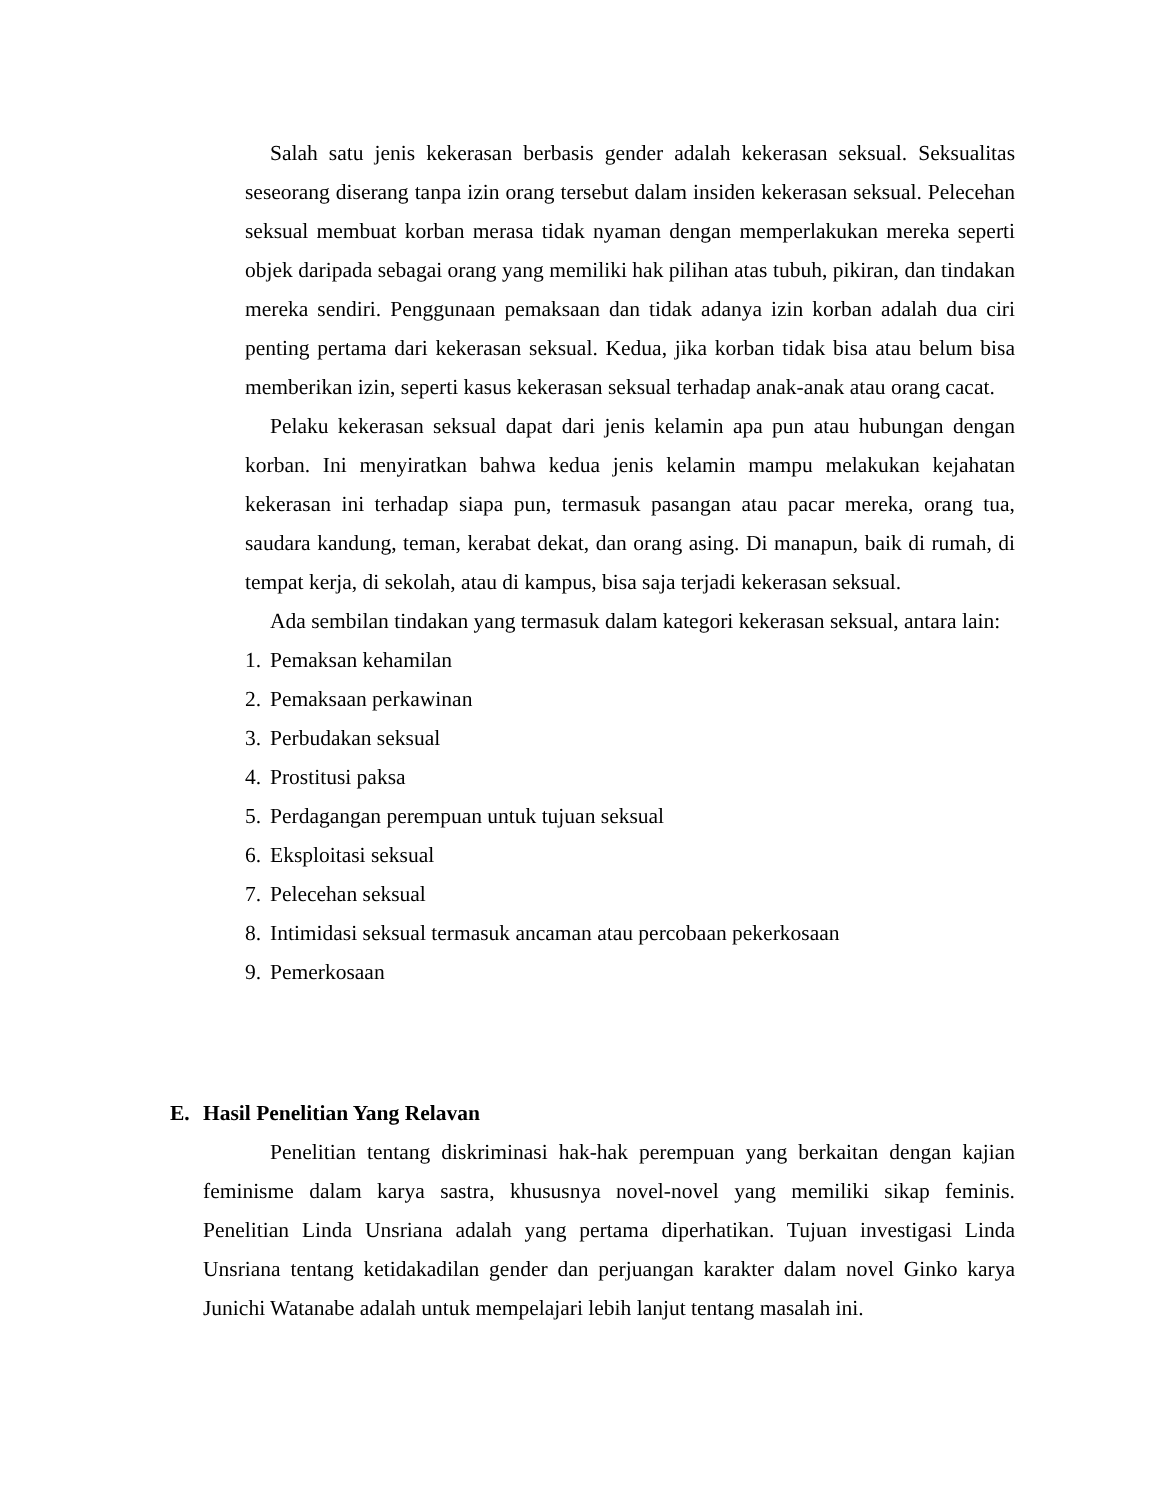Salah satu jenis kekerasan berbasis gender adalah kekerasan seksual. Seksualitas seseorang diserang tanpa izin orang tersebut dalam insiden kekerasan seksual. Pelecehan seksual membuat korban merasa tidak nyaman dengan memperlakukan mereka seperti objek daripada sebagai orang yang memiliki hak pilihan atas tubuh, pikiran, dan tindakan mereka sendiri. Penggunaan pemaksaan dan tidak adanya izin korban adalah dua ciri penting pertama dari kekerasan seksual. Kedua, jika korban tidak bisa atau belum bisa memberikan izin, seperti kasus kekerasan seksual terhadap anak-anak atau orang cacat.
Pelaku kekerasan seksual dapat dari jenis kelamin apa pun atau hubungan dengan korban. Ini menyiratkan bahwa kedua jenis kelamin mampu melakukan kejahatan kekerasan ini terhadap siapa pun, termasuk pasangan atau pacar mereka, orang tua, saudara kandung, teman, kerabat dekat, dan orang asing. Di manapun, baik di rumah, di tempat kerja, di sekolah, atau di kampus, bisa saja terjadi kekerasan seksual.
Ada sembilan tindakan yang termasuk dalam kategori kekerasan seksual, antara lain:
1. Pemaksan kehamilan
2. Pemaksaan perkawinan
3. Perbudakan seksual
4. Prostitusi paksa
5. Perdagangan perempuan untuk tujuan seksual
6. Eksploitasi seksual
7. Pelecehan seksual
8. Intimidasi seksual termasuk ancaman atau percobaan pekerkosaan
9. Pemerkosaan
E. Hasil Penelitian Yang Relavan
Penelitian tentang diskriminasi hak-hak perempuan yang berkaitan dengan kajian feminisme dalam karya sastra, khususnya novel-novel yang memiliki sikap feminis. Penelitian Linda Unsriana adalah yang pertama diperhatikan. Tujuan investigasi Linda Unsriana tentang ketidakadilan gender dan perjuangan karakter dalam novel Ginko karya Junichi Watanabe adalah untuk mempelajari lebih lanjut tentang masalah ini.